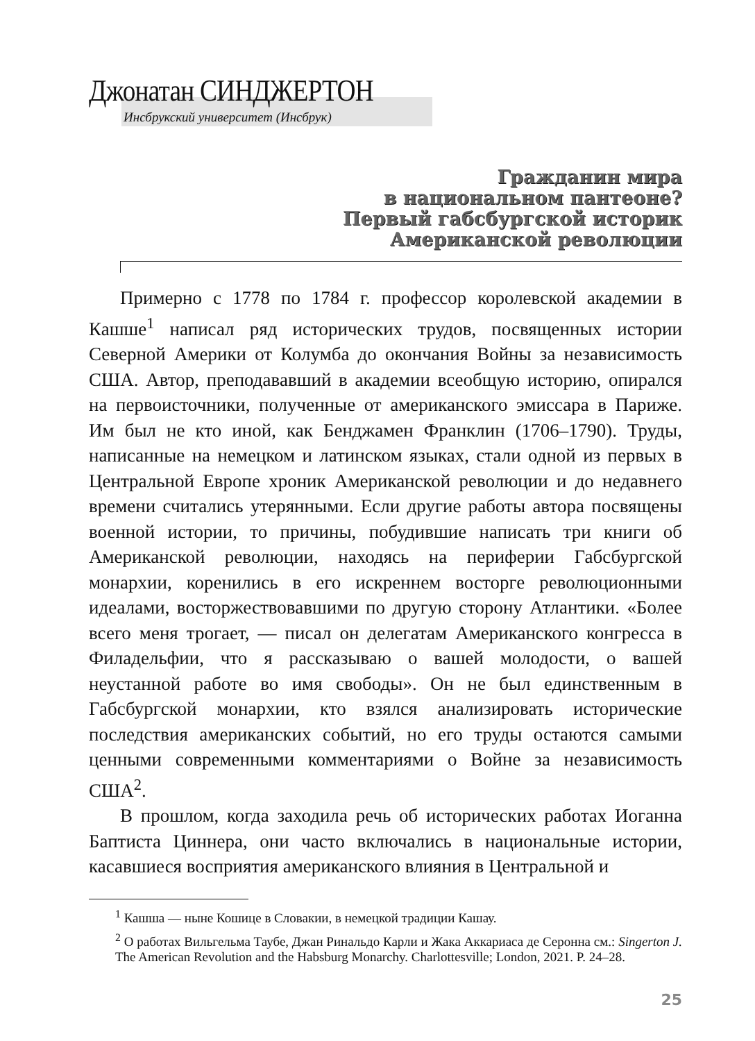Джонатан СИНДЖЕРТОН
Инсбрукский университет (Инсбрук)
Гражданин мира
в национальном пантеоне?
Первый габсбургской историк
Американской революции
Примерно с 1778 по 1784 г. профессор королевской академии в Кашше<sup>1</sup> написал ряд исторических трудов, посвященных истории Северной Америки от Колумба до окончания Войны за независимость США. Автор, преподававший в академии всеобщую историю, опирался на первоисточники, полученные от американского эмиссара в Париже. Им был не кто иной, как Бенджамен Франклин (1706–1790). Труды, написанные на немецком и латинском языках, стали одной из первых в Центральной Европе хроник Американской революции и до недавнего времени считались утерянными. Если другие работы автора посвящены военной истории, то причины, побудившие написать три книги об Американской революции, находясь на периферии Габсбургской монархии, коренились в его искреннем восторге революционными идеалами, восторжествовавшими по другую сторону Атлантики. «Более всего меня трогает, — писал он делегатам Американского конгресса в Филадельфии, что я рассказываю о вашей молодости, о вашей неустанной работе во имя свободы». Он не был единственным в Габсбургской монархии, кто взялся анализировать исторические последствия американских событий, но его труды остаются самыми ценными современными комментариями о Войне за независимость США<sup>2</sup>.
В прошлом, когда заходила речь об исторических работах Иоганна Баптиста Циннера, они часто включались в национальные истории, касавшиеся восприятия американского влияния в Центральной и
<sup>1</sup> Кашша — ныне Кошице в Словакии, в немецкой традиции Кашау.
<sup>2</sup> О работах Вильгельма Таубе, Джан Ринальдо Карли и Жака Аккариаса де Серонна см.: Singerton J. The American Revolution and the Habsburg Monarchy. Charlottesville; London, 2021. P. 24–28.
25